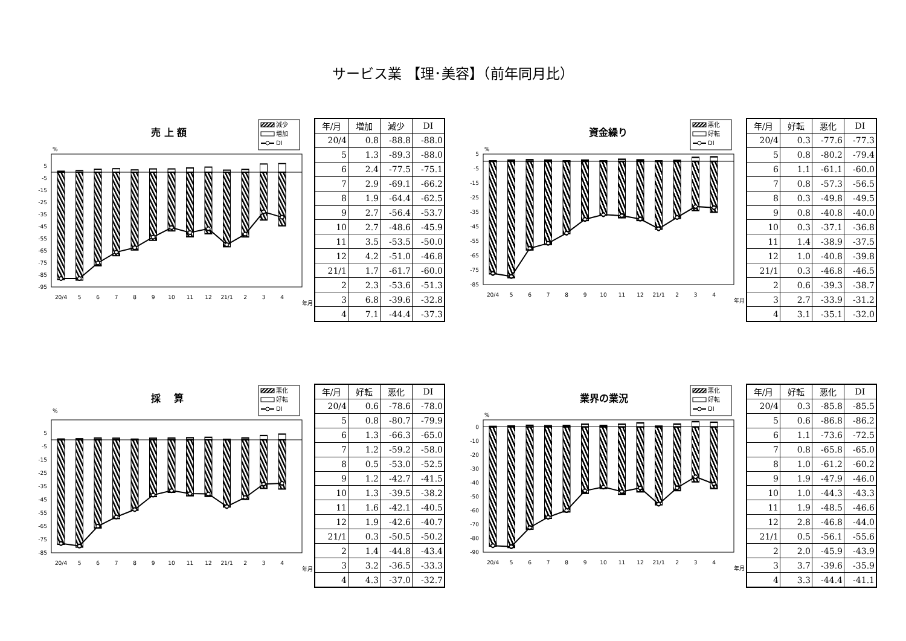サービス業 【理･美容】（前年同月比）
売 上 額
減少
増加
DI
%
5
-5
-15
-25
-35
-45
-55
-65
-75
-85
-95
20/4
5
6
7
8
9
10
11
12
21/1
2
3
4
年月
| 年/月 | 増加 | 減少 | DI |
| --- | --- | --- | --- |
| 20/4 | 0.8 | -88.8 | -88.0 |
| 5 | 1.3 | -89.3 | -88.0 |
| 6 | 2.4 | -77.5 | -75.1 |
| 7 | 2.9 | -69.1 | -66.2 |
| 8 | 1.9 | -64.4 | -62.5 |
| 9 | 2.7 | -56.4 | -53.7 |
| 10 | 2.7 | -48.6 | -45.9 |
| 11 | 3.5 | -53.5 | -50.0 |
| 12 | 4.2 | -51.0 | -46.8 |
| 21/1 | 1.7 | -61.7 | -60.0 |
| 2 | 2.3 | -53.6 | -51.3 |
| 3 | 6.8 | -39.6 | -32.8 |
| 4 | 7.1 | -44.4 | -37.3 |
資金繰り
悪化
好転
DI
%
5
-5
-15
-25
-35
-45
-55
-65
-75
-85
20/4
5
6
7
8
9
10
11
12
21/1
2
3
4
年月
| 年/月 | 好転 | 悪化 | DI |
| --- | --- | --- | --- |
| 20/4 | 0.3 | -77.6 | -77.3 |
| 5 | 0.8 | -80.2 | -79.4 |
| 6 | 1.1 | -61.1 | -60.0 |
| 7 | 0.8 | -57.3 | -56.5 |
| 8 | 0.3 | -49.8 | -49.5 |
| 9 | 0.8 | -40.8 | -40.0 |
| 10 | 0.3 | -37.1 | -36.8 |
| 11 | 1.4 | -38.9 | -37.5 |
| 12 | 1.0 | -40.8 | -39.8 |
| 21/1 | 0.3 | -46.8 | -46.5 |
| 2 | 0.6 | -39.3 | -38.7 |
| 3 | 2.7 | -33.9 | -31.2 |
| 4 | 3.1 | -35.1 | -32.0 |
採　 算
悪化
好転
DI
%
5
-5
-15
-25
-35
-45
-55
-65
-75
-85
20/4
5
6
7
8
9
10
11
12
21/1
2
3
4
年月
| 年/月 | 好転 | 悪化 | DI |
| --- | --- | --- | --- |
| 20/4 | 0.6 | -78.6 | -78.0 |
| 5 | 0.8 | -80.7 | -79.9 |
| 6 | 1.3 | -66.3 | -65.0 |
| 7 | 1.2 | -59.2 | -58.0 |
| 8 | 0.5 | -53.0 | -52.5 |
| 9 | 1.2 | -42.7 | -41.5 |
| 10 | 1.3 | -39.5 | -38.2 |
| 11 | 1.6 | -42.1 | -40.5 |
| 12 | 1.9 | -42.6 | -40.7 |
| 21/1 | 0.3 | -50.5 | -50.2 |
| 2 | 1.4 | -44.8 | -43.4 |
| 3 | 3.2 | -36.5 | -33.3 |
| 4 | 4.3 | -37.0 | -32.7 |
業界の業況
悪化
好転
DI
%
0
-10
-20
-30
-40
-50
-60
-70
-80
-90
20/4
5
6
7
8
9
10
11
12
21/1
2
3
4
年月
| 年/月 | 好転 | 悪化 | DI |
| --- | --- | --- | --- |
| 20/4 | 0.3 | -85.8 | -85.5 |
| 5 | 0.6 | -86.8 | -86.2 |
| 6 | 1.1 | -73.6 | -72.5 |
| 7 | 0.8 | -65.8 | -65.0 |
| 8 | 1.0 | -61.2 | -60.2 |
| 9 | 1.9 | -47.9 | -46.0 |
| 10 | 1.0 | -44.3 | -43.3 |
| 11 | 1.9 | -48.5 | -46.6 |
| 12 | 2.8 | -46.8 | -44.0 |
| 21/1 | 0.5 | -56.1 | -55.6 |
| 2 | 2.0 | -45.9 | -43.9 |
| 3 | 3.7 | -39.6 | -35.9 |
| 4 | 3.3 | -44.4 | -41.1 |